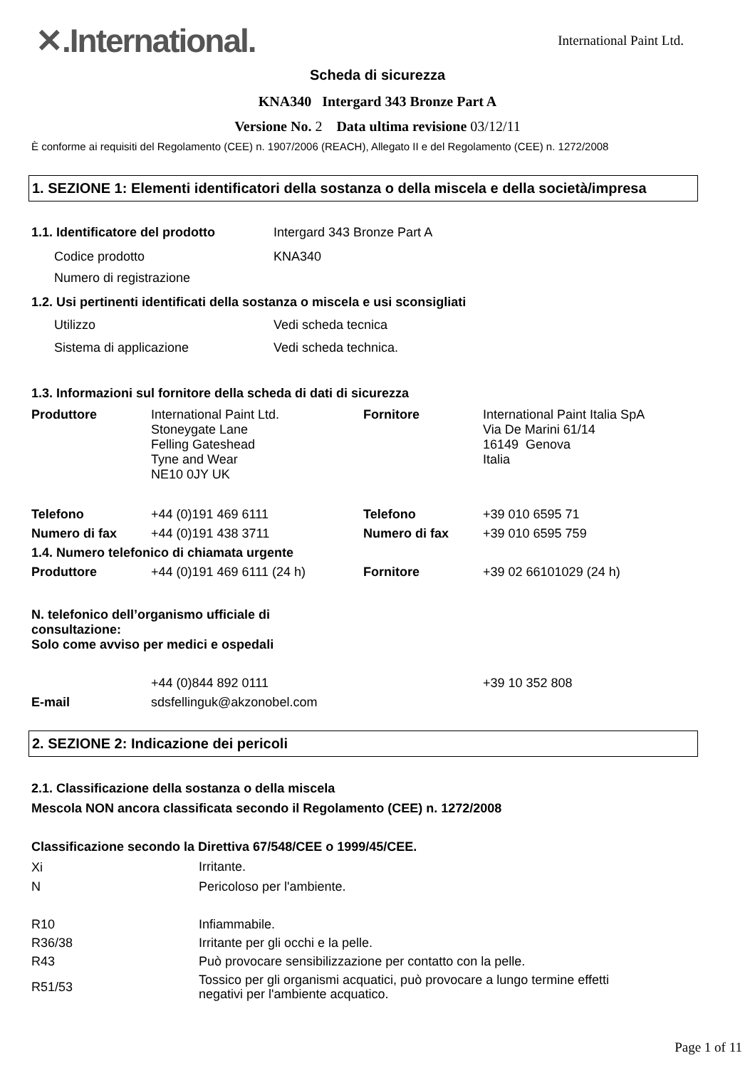✕.International.
International Paint Ltd.
Scheda di sicurezza
KNA340 Intergard 343 Bronze Part A
Versione No. 2 Data ultima revisione 03/12/11
È conforme ai requisiti del Regolamento (CEE) n. 1907/2006 (REACH), Allegato II e del Regolamento (CEE) n. 1272/2008
1. SEZIONE 1: Elementi identificatori della sostanza o della miscela e della società/impresa
| 1.1. Identificatore del prodotto | Intergard 343 Bronze Part A |
| Codice prodotto | KNA340 |
| Numero di registrazione | |
| 1.2. Usi pertinenti identificati della sostanza o miscela e usi sconsigliati | |
| Utilizzo | Vedi scheda tecnica |
| Sistema di applicazione | Vedi scheda technica. |
1.3. Informazioni sul fornitore della scheda di dati di sicurezza
| Produttore | International Paint Ltd. Stoneygate Lane Felling Gateshead Tyne and Wear NE10 0JY UK | Fornitore | International Paint Italia SpA Via De Marini 61/14 16149 Genova Italia |
| Telefono | +44 (0)191 469 6111 | Telefono | +39 010 6595 71 |
| Numero di fax | +44 (0)191 438 3711 | Numero di fax | +39 010 6595 759 |
| 1.4. Numero telefonico di chiamata urgente | | | |
| Produttore | +44 (0)191 469 6111 (24 h) | Fornitore | +39 02 66101029 (24 h) |
| N. telefonico dell’organismo ufficiale di consultazione: Solo come avviso per medici e ospedali | | | |
| | +44 (0)844 892 0111 | | +39 10 352 808 |
| E-mail | sdsfellinguk@akzonobel.com | | |
2. SEZIONE 2: Indicazione dei pericoli
2.1. Classificazione della sostanza o della miscela
Mescola NON ancora classificata secondo il Regolamento (CEE) n. 1272/2008
Classificazione secondo la Direttiva 67/548/CEE o 1999/45/CEE.
| Xi | Irritante. |
| N | Pericoloso per l'ambiente. |
| R10 | Infiammabile. |
| R36/38 | Irritante per gli occhi e la pelle. |
| R43 | Può provocare sensibilizzazione per contatto con la pelle. |
| R51/53 | Tossico per gli organismi acquatici, può provocare a lungo termine effetti negativi per l'ambiente acquatico. |
Page 1 of 11